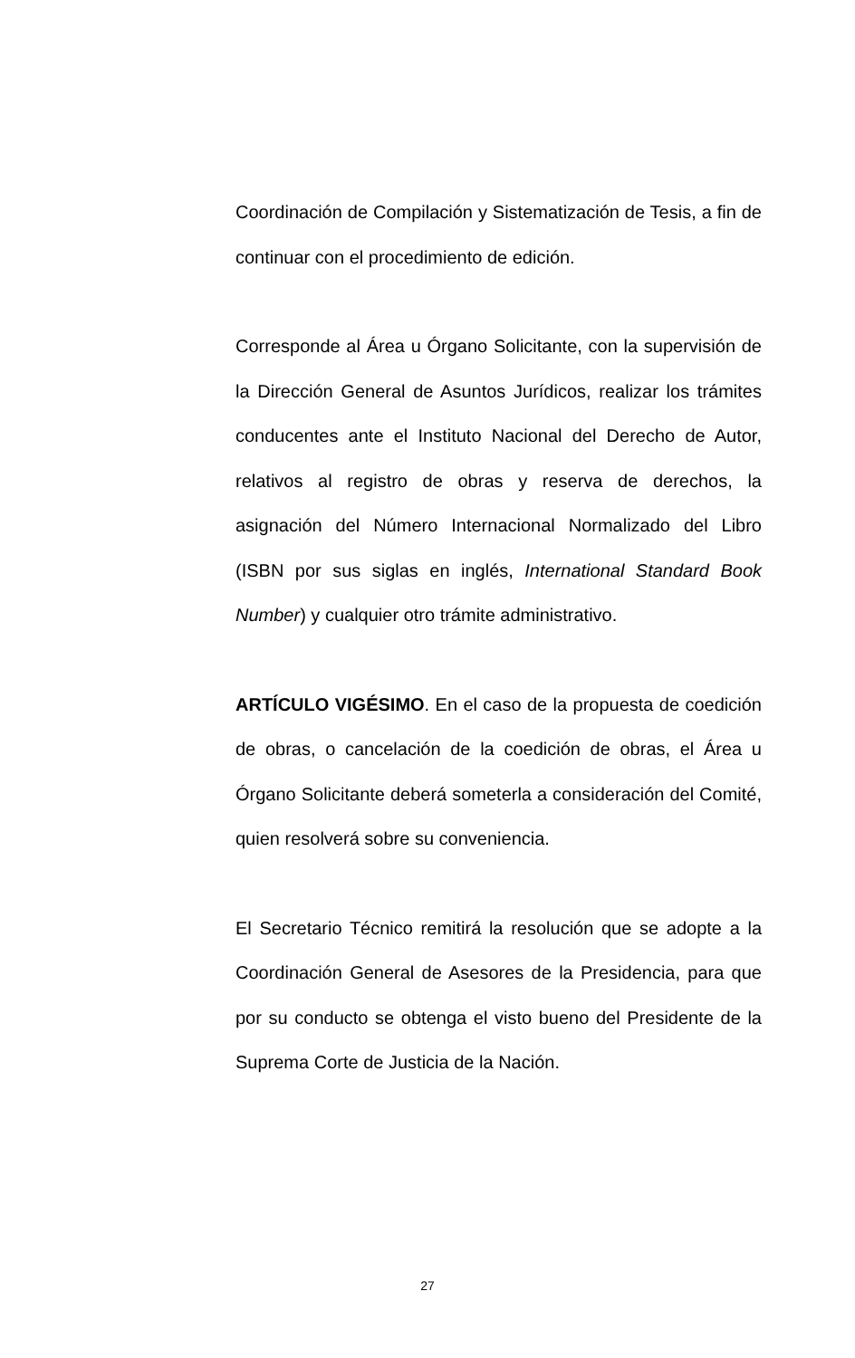Coordinación de Compilación y Sistematización de Tesis, a fin de continuar con el procedimiento de edición.
Corresponde al Área u Órgano Solicitante, con la supervisión de la Dirección General de Asuntos Jurídicos, realizar los trámites conducentes ante el Instituto Nacional del Derecho de Autor, relativos al registro de obras y reserva de derechos, la asignación del Número Internacional Normalizado del Libro (ISBN por sus siglas en inglés, International Standard Book Number) y cualquier otro trámite administrativo.
ARTÍCULO VIGÉSIMO. En el caso de la propuesta de coedición de obras, o cancelación de la coedición de obras, el Área u Órgano Solicitante deberá someterla a consideración del Comité, quien resolverá sobre su conveniencia.
El Secretario Técnico remitirá la resolución que se adopte a la Coordinación General de Asesores de la Presidencia, para que por su conducto se obtenga el visto bueno del Presidente de la Suprema Corte de Justicia de la Nación.
27